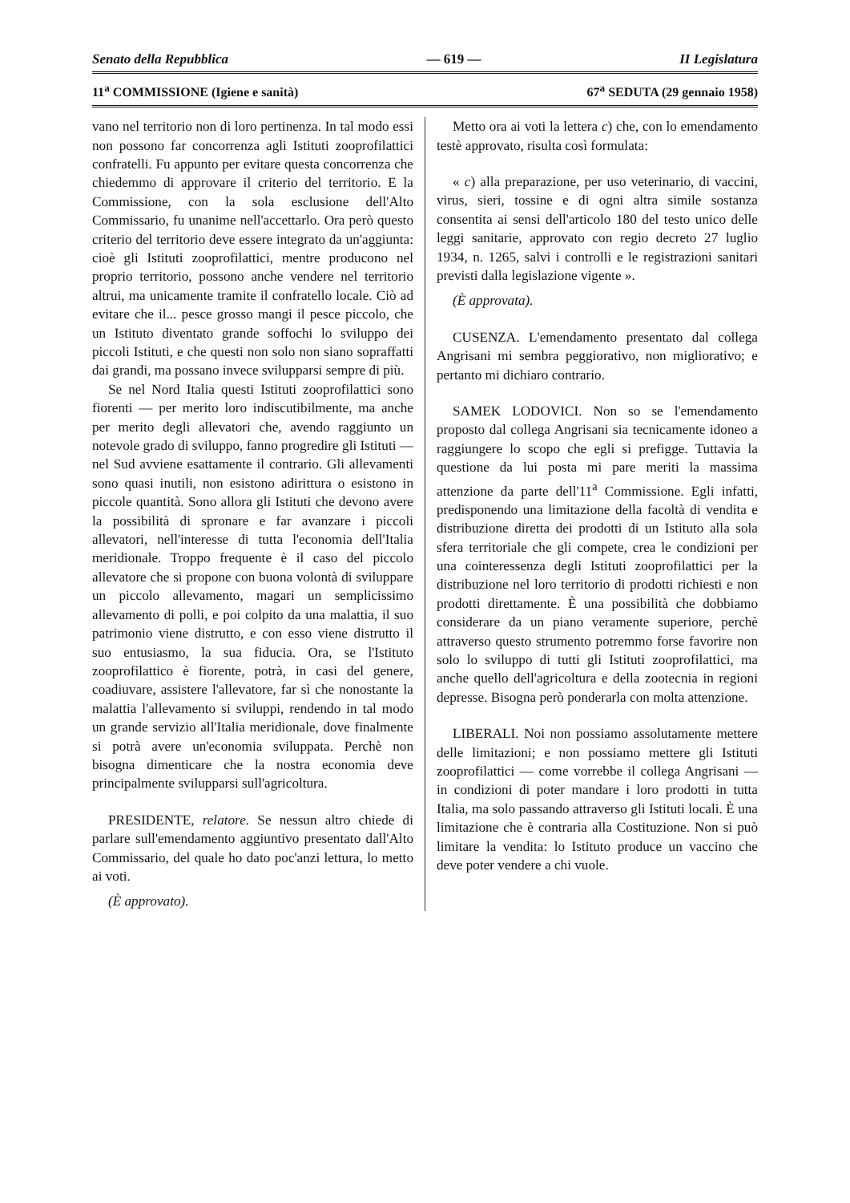Senato della Repubblica — 619 — II Legislatura
11<sup>a</sup> COMMISSIONE (Igiene e sanità) 67<sup>a</sup> SEDUTA (29 gennaio 1958)
vano nel territorio non di loro pertinenza. In tal modo essi non possono far concorrenza agli Istituti zooprofilattici confratelli. Fu appunto per evitare questa concorrenza che chiedemmo di approvare il criterio del territorio. E la Commissione, con la sola esclusione dell'Alto Commissario, fu unanime nell'accettarlo. Ora però questo criterio del territorio deve essere integrato da un'aggiunta: cioè gli Istituti zooprofilattici, mentre producono nel proprio territorio, possono anche vendere nel territorio altrui, ma unicamente tramite il confratello locale. Ciò ad evitare che il... pesce grosso mangi il pesce piccolo, che un Istituto diventato grande soffochi lo sviluppo dei piccoli Istituti, e che questi non solo non siano sopraffatti dai grandi, ma possano invece svilupparsi sempre di più.
Se nel Nord Italia questi Istituti zooprofilattici sono fiorenti — per merito loro indiscutibilmente, ma anche per merito degli allevatori che, avendo raggiunto un notevole grado di sviluppo, fanno progredire gli Istituti — nel Sud avviene esattamente il contrario. Gli allevamenti sono quasi inutili, non esistono adirittura o esistono in piccole quantità. Sono allora gli Istituti che devono avere la possibilità di spronare e far avanzare i piccoli allevatori, nell'interesse di tutta l'economia dell'Italia meridionale. Troppo frequente è il caso del piccolo allevatore che si propone con buona volontà di sviluppare un piccolo allevamento, magari un semplicissimo allevamento di polli, e poi colpito da una malattia, il suo patrimonio viene distrutto, e con esso viene distrutto il suo entusiasmo, la sua fiducia. Ora, se l'Istituto zooprofilattico è fiorente, potrà, in casi del genere, coadiuvare, assistere l'allevatore, far sì che nonostante la malattia l'allevamento si sviluppi, rendendo in tal modo un grande servizio all'Italia meridionale, dove finalmente si potrà avere un'economia sviluppata. Perchè non bisogna dimenticare che la nostra economia deve principalmente svilupparsi sull'agricoltura.
PRESIDENTE, relatore. Se nessun altro chiede di parlare sull'emendamento aggiuntivo presentato dall'Alto Commissario, del quale ho dato poc'anzi lettura, lo metto ai voti.
(È approvato).
Metto ora ai voti la lettera c) che, con lo emendamento testè approvato, risulta così formulata:
« c) alla preparazione, per uso veterinario, di vaccini, virus, sieri, tossine e di ogni altra simile sostanza consentita ai sensi dell'articolo 180 del testo unico delle leggi sanitarie, approvato con regio decreto 27 luglio 1934, n. 1265, salvi i controlli e le registrazioni sanitari previsti dalla legislazione vigente ».
(È approvata).
CUSENZA. L'emendamento presentato dal collega Angrisani mi sembra peggiorativo, non migliorativo; e pertanto mi dichiaro contrario.
SAMEK LODOVICI. Non so se l'emendamento proposto dal collega Angrisani sia tecnicamente idoneo a raggiungere lo scopo che egli si prefigge. Tuttavia la questione da lui posta mi pare meriti la massima attenzione da parte dell'11<sup>a</sup> Commissione. Egli infatti, predisponendo una limitazione della facoltà di vendita e distribuzione diretta dei prodotti di un Istituto alla sola sfera territoriale che gli compete, crea le condizioni per una cointeressenza degli Istituti zooprofilattici per la distribuzione nel loro territorio di prodotti richiesti e non prodotti direttamente. È una possibilità che dobbiamo considerare da un piano veramente superiore, perchè attraverso questo strumento potremmo forse favorire non solo lo sviluppo di tutti gli Istituti zooprofilattici, ma anche quello dell'agricoltura e della zootecnia in regioni depresse. Bisogna però ponderarla con molta attenzione.
LIBERALI. Noi non possiamo assolutamente mettere delle limitazioni; e non possiamo mettere gli Istituti zooprofilattici — come vorrebbe il collega Angrisani — in condizioni di poter mandare i loro prodotti in tutta Italia, ma solo passando attraverso gli Istituti locali. È una limitazione che è contraria alla Costituzione. Non si può limitare la vendita: lo Istituto produce un vaccino che deve poter vendere a chi vuole.